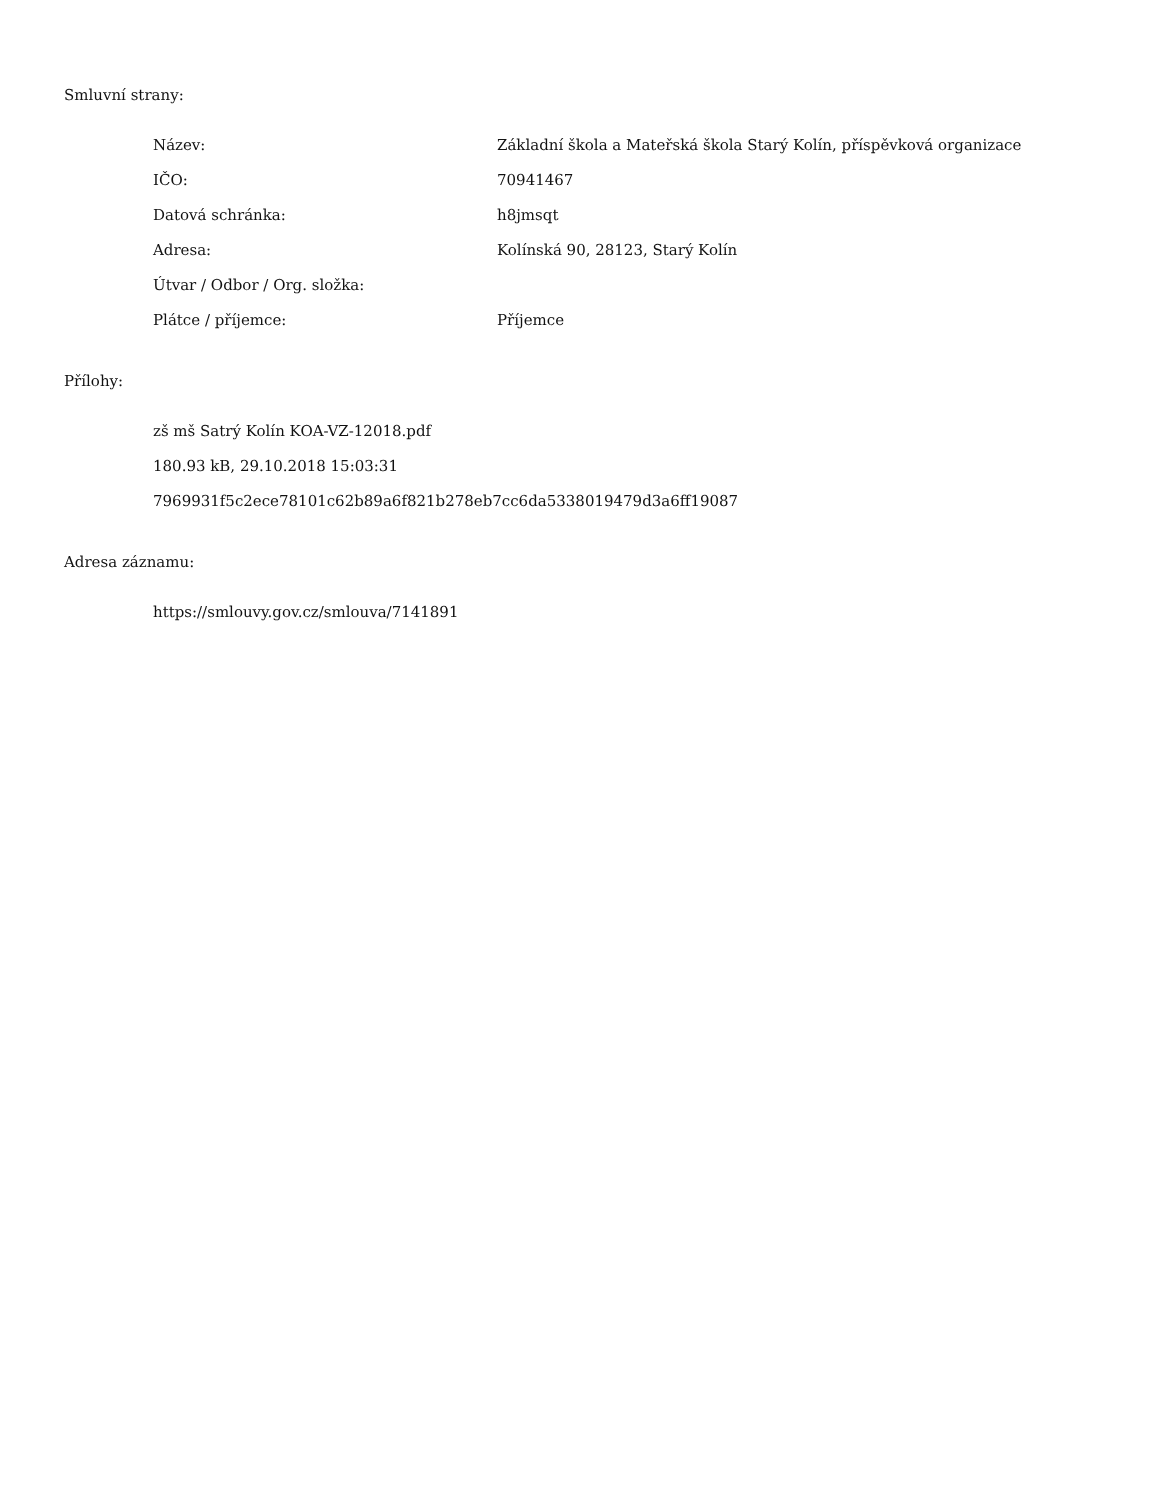Smluvní strany:
| Název: | Základní škola a Mateřská škola Starý Kolín, příspěvková organizace |
| IČO: | 70941467 |
| Datová schránka: | h8jmsqt |
| Adresa: | Kolínská 90, 28123, Starý Kolín |
| Útvar / Odbor / Org. složka: | |
| Plátce / příjemce: | Příjemce |
Přílohy:
zš mš Satrý Kolín KOA-VZ-12018.pdf
180.93 kB, 29.10.2018 15:03:31
7969931f5c2ece78101c62b89a6f821b278eb7cc6da5338019479d3a6ff19087
Adresa záznamu:
https://smlouvy.gov.cz/smlouva/7141891